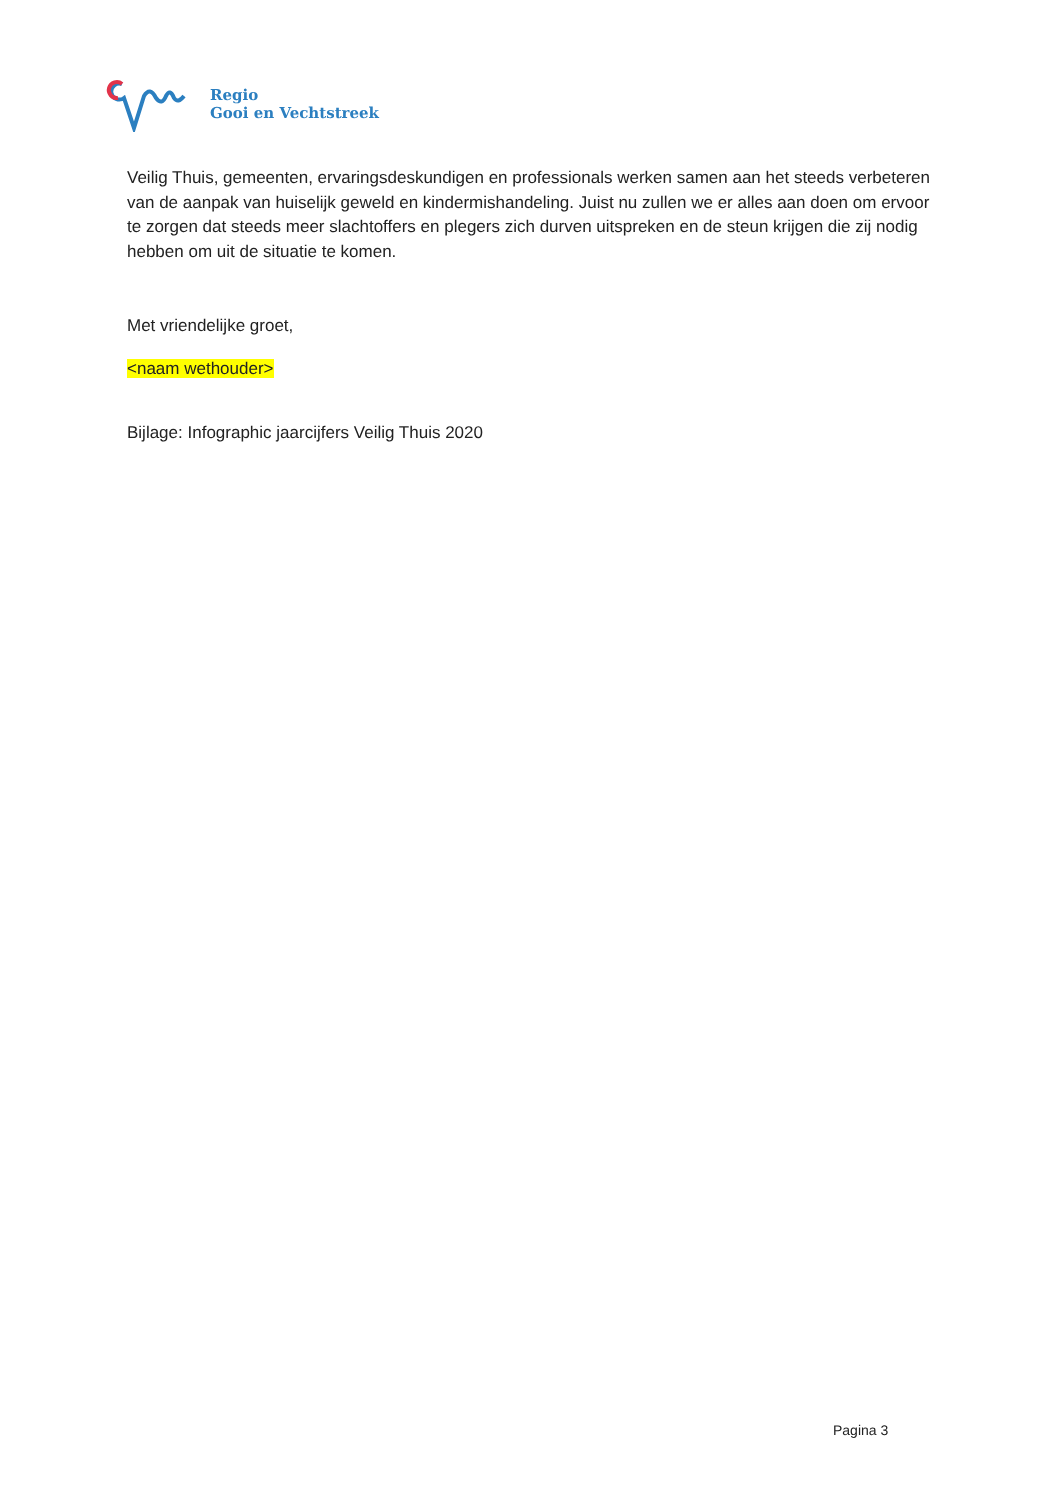Regio
Gooi en Vechtstreek
Veilig Thuis, gemeenten, ervaringsdeskundigen en professionals werken samen aan het steeds verbeteren van de aanpak van huiselijk geweld en kindermishandeling. Juist nu zullen we er alles aan doen om ervoor te zorgen dat steeds meer slachtoffers en plegers zich durven uitspreken en de steun krijgen die zij nodig hebben om uit de situatie te komen.
Met vriendelijke groet,
<naam wethouder>
Bijlage: Infographic jaarcijfers Veilig Thuis 2020
Pagina 3